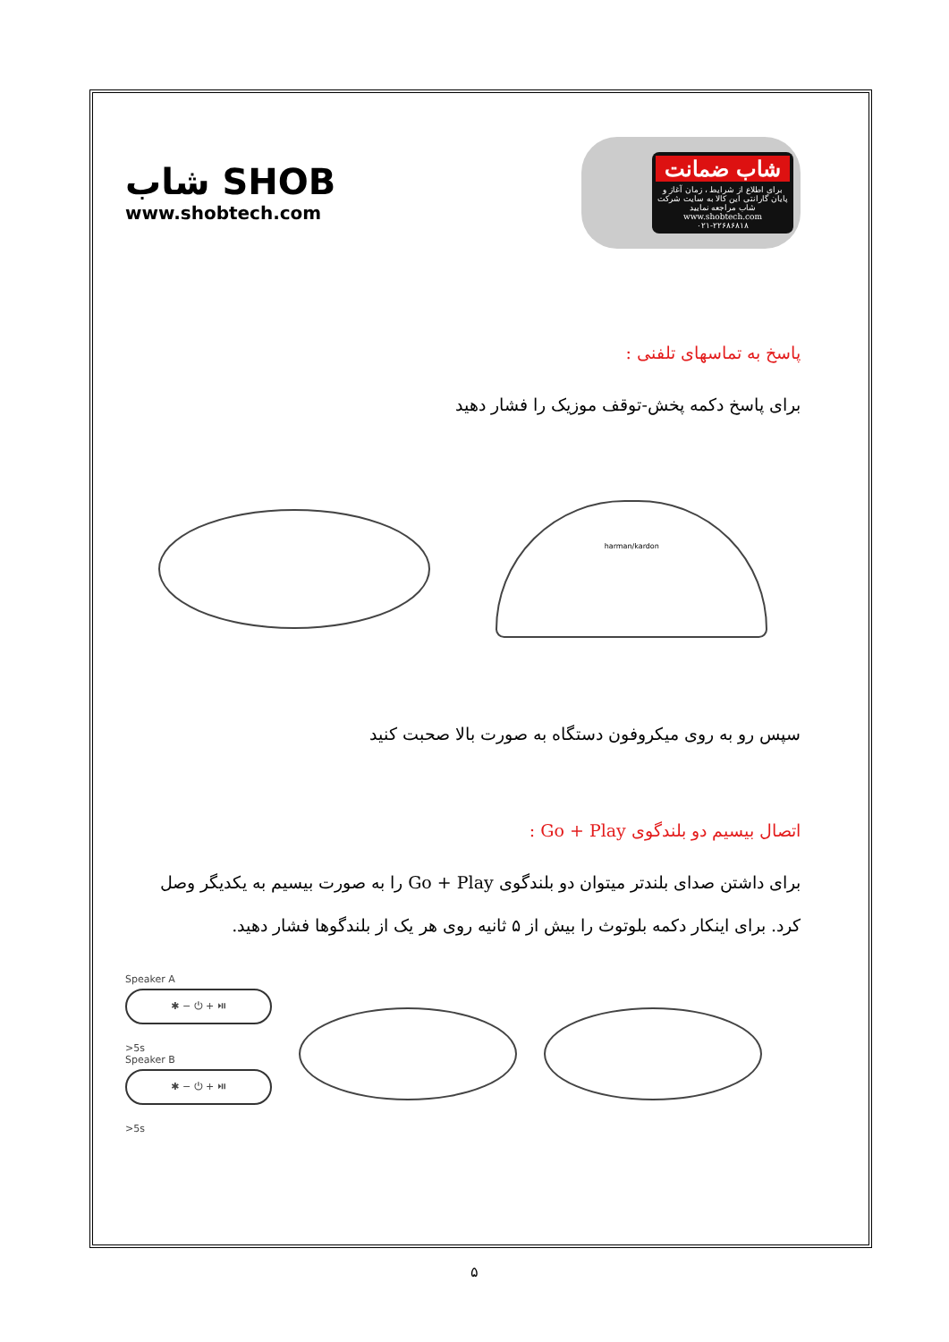شاب SHOB
www.shobtech.com
شاب ضمانت
برای اطلاع از شرایط ، زمان آغاز و پایان گارانتی این کالا به سایت شرکت شاب مراجعه نمایید
www.shobtech.com
۰۲۱-۲۲۶۸۶۸۱۸
پاسخ به تماسهای تلفنی :
برای پاسخ دکمه پخش-توقف موزیک را فشار دهید
harman/kardon
سپس رو به روی میکروفون دستگاه به صورت بالا صحبت کنید
اتصال بیسیم دو بلندگوی Go + Play :
برای داشتن صدای بلندتر میتوان دو بلندگوی Go + Play را به صورت بیسیم به یکدیگر وصل کرد. برای اینکار دکمه بلوتوث را بیش از ۵ ثانیه روی هر یک از بلندگوها فشار دهید.
Speaker A
✱ − ⏻ + ⏯
>5s
Speaker B
✱ − ⏻ + ⏯
>5s
۵